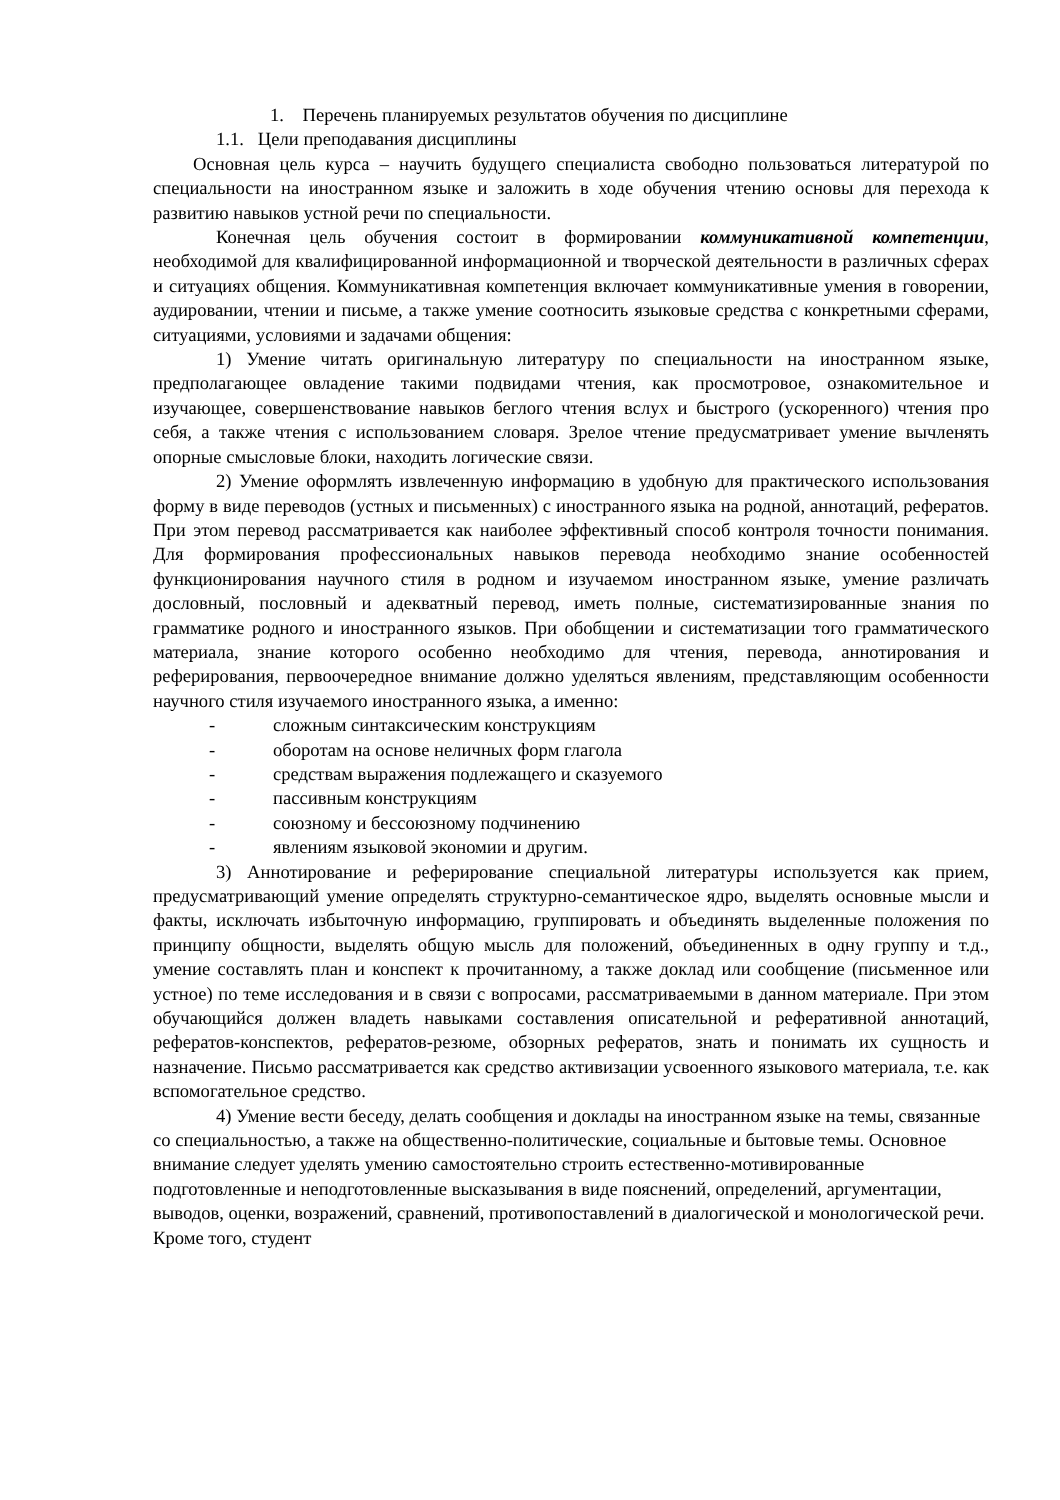1. Перечень планируемых результатов обучения по дисциплине
1.1. Цели преподавания дисциплины
Основная цель курса – научить будущего специалиста свободно пользоваться литературой по специальности на иностранном языке и заложить в ходе обучения чтению основы для перехода к развитию навыков устной речи по специальности.
Конечная цель обучения состоит в формировании коммуникативной компетенции, необходимой для квалифицированной информационной и творческой деятельности в различных сферах и ситуациях общения. Коммуникативная компетенция включает коммуникативные умения в говорении, аудировании, чтении и письме, а также умение соотносить языковые средства с конкретными сферами, ситуациями, условиями и задачами общения:
1) Умение читать оригинальную литературу по специальности на иностранном языке, предполагающее овладение такими подвидами чтения, как просмотровое, ознакомительное и изучающее, совершенствование навыков беглого чтения вслух и быстрого (ускоренного) чтения про себя, а также чтения с использованием словаря. Зрелое чтение предусматривает умение вычленять опорные смысловые блоки, находить логические связи.
2) Умение оформлять извлеченную информацию в удобную для практического использования форму в виде переводов (устных и письменных) с иностранного языка на родной, аннотаций, рефератов. При этом перевод рассматривается как наиболее эффективный способ контроля точности понимания. Для формирования профессиональных навыков перевода необходимо знание особенностей функционирования научного стиля в родном и изучаемом иностранном языке, умение различать дословный, пословный и адекватный перевод, иметь полные, систематизированные знания по грамматике родного и иностранного языков. При обобщении и систематизации того грамматического материала, знание которого особенно необходимо для чтения, перевода, аннотирования и реферирования, первоочередное внимание должно уделяться явлениям, представляющим особенности научного стиля изучаемого иностранного языка, а именно:
- сложным синтаксическим конструкциям
- оборотам на основе неличных форм глагола
- средствам выражения подлежащего и сказуемого
- пассивным конструкциям
- союзному и бессоюзному подчинению
- явлениям языковой экономии и другим.
3) Аннотирование и реферирование специальной литературы используется как прием, предусматривающий умение определять структурно-семантическое ядро, выделять основные мысли и факты, исключать избыточную информацию, группировать и объединять выделенные положения по принципу общности, выделять общую мысль для положений, объединенных в одну группу и т.д., умение составлять план и конспект к прочитанному, а также доклад или сообщение (письменное или устное) по теме исследования и в связи с вопросами, рассматриваемыми в данном материале. При этом обучающийся должен владеть навыками составления описательной и реферативной аннотаций, рефератов-конспектов, рефератов-резюме, обзорных рефератов, знать и понимать их сущность и назначение. Письмо рассматривается как средство активизации усвоенного языкового материала, т.е. как вспомогательное средство.
4) Умение вести беседу, делать сообщения и доклады на иностранном языке на темы, связанные со специальностью, а также на общественно-политические, социальные и бытовые темы. Основное внимание следует уделять умению самостоятельно строить естественно-мотивированные подготовленные и неподготовленные высказывания в виде пояснений, определений, аргументации, выводов, оценки, возражений, сравнений, противопоставлений в диалогической и монологической речи. Кроме того, студент